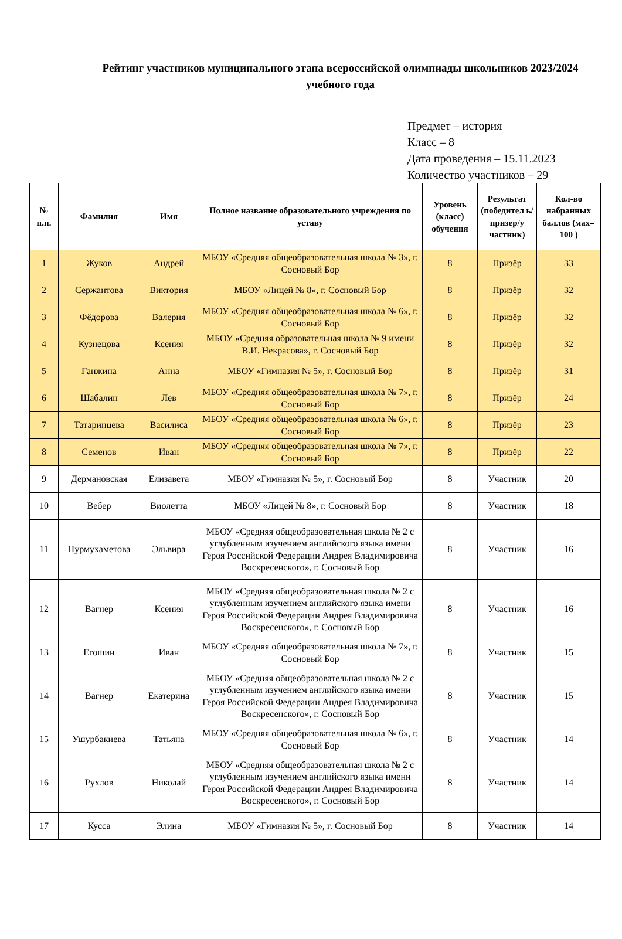Рейтинг участников муниципального этапа всероссийской олимпиады школьников 2023/2024 учебного года
Предмет – история
Класс – 8
Дата проведения – 15.11.2023
Количество участников – 29
| № п.п. | Фамилия | Имя | Полное название образовательного учреждения по уставу | Уровень (класс) обучения | Результат (победител ь/призер/у частник) | Кол-во набранных баллов (мах= 100 ) |
| --- | --- | --- | --- | --- | --- | --- |
| 1 | Жуков | Андрей | МБОУ «Средняя общеобразовательная школа № 3», г. Сосновый Бор | 8 | Призёр | 33 |
| 2 | Сержантова | Виктория | МБОУ «Лицей № 8», г. Сосновый Бор | 8 | Призёр | 32 |
| 3 | Фёдорова | Валерия | МБОУ «Средняя общеобразовательная школа № 6», г. Сосновый Бор | 8 | Призёр | 32 |
| 4 | Кузнецова | Ксения | МБОУ «Средняя образовательная школа № 9 имени В.И. Некрасова», г. Сосновый Бор | 8 | Призёр | 32 |
| 5 | Ганжина | Анна | МБОУ «Гимназия № 5», г. Сосновый Бор | 8 | Призёр | 31 |
| 6 | Шабалин | Лев | МБОУ «Средняя общеобразовательная школа № 7», г. Сосновый Бор | 8 | Призёр | 24 |
| 7 | Татаринцева | Василиса | МБОУ «Средняя общеобразовательная школа № 6», г. Сосновый Бор | 8 | Призёр | 23 |
| 8 | Семенов | Иван | МБОУ «Средняя общеобразовательная школа № 7», г. Сосновый Бор | 8 | Призёр | 22 |
| 9 | Дермановская | Елизавета | МБОУ «Гимназия № 5», г. Сосновый Бор | 8 | Участник | 20 |
| 10 | Вебер | Виолетта | МБОУ «Лицей № 8», г. Сосновый Бор | 8 | Участник | 18 |
| 11 | Нурмухаметова | Эльвира | МБОУ «Средняя общеобразовательная школа № 2 с углубленным изучением английского языка имени Героя Российской Федерации Андрея Владимировича Воскресенского», г. Сосновый Бор | 8 | Участник | 16 |
| 12 | Вагнер | Ксения | МБОУ «Средняя общеобразовательная школа № 2 с углубленным изучением английского языка имени Героя Российской Федерации Андрея Владимировича Воскресенского», г. Сосновый Бор | 8 | Участник | 16 |
| 13 | Егошин | Иван | МБОУ «Средняя общеобразовательная школа № 7», г. Сосновый Бор | 8 | Участник | 15 |
| 14 | Вагнер | Екатерина | МБОУ «Средняя общеобразовательная школа № 2 с углубленным изучением английского языка имени Героя Российской Федерации Андрея Владимировича Воскресенского», г. Сосновый Бор | 8 | Участник | 15 |
| 15 | Ушурбакиева | Татьяна | МБОУ «Средняя общеобразовательная школа № 6», г. Сосновый Бор | 8 | Участник | 14 |
| 16 | Рухлов | Николай | МБОУ «Средняя общеобразовательная школа № 2 с углубленным изучением английского языка имени Героя Российской Федерации Андрея Владимировича Воскресенского», г. Сосновый Бор | 8 | Участник | 14 |
| 17 | Кусса | Элина | МБОУ «Гимназия № 5», г. Сосновый Бор | 8 | Участник | 14 |